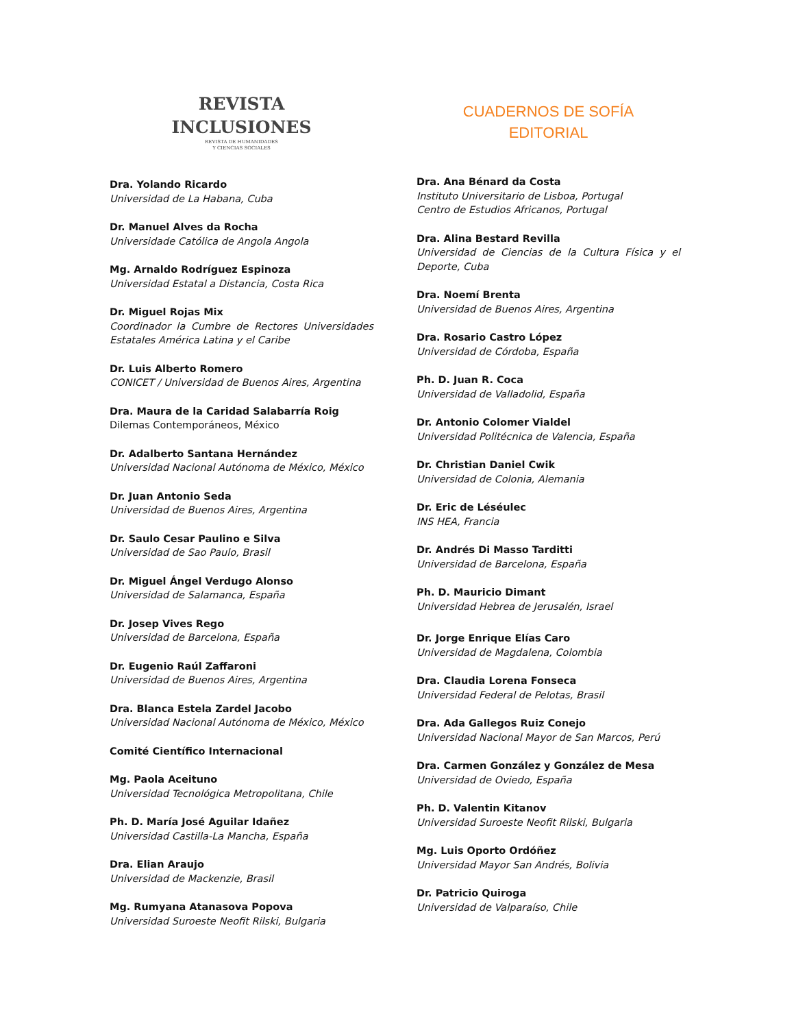REVISTA
INCLUSIONES
REVISTA DE HUMANIDADES
Y CIENCIAS SOCIALES
Dra. Yolando Ricardo
Universidad de La Habana, Cuba
Dr. Manuel Alves da Rocha
Universidade Católica de Angola Angola
Mg. Arnaldo Rodríguez Espinoza
Universidad Estatal a Distancia, Costa Rica
Dr. Miguel Rojas Mix
Coordinador la Cumbre de Rectores Universidades Estatales América Latina y el Caribe
Dr. Luis Alberto Romero
CONICET / Universidad de Buenos Aires, Argentina
Dra. Maura de la Caridad Salabarría Roig
Dilemas Contemporáneos, México
Dr. Adalberto Santana Hernández
Universidad Nacional Autónoma de México, México
Dr. Juan Antonio Seda
Universidad de Buenos Aires, Argentina
Dr. Saulo Cesar Paulino e Silva
Universidad de Sao Paulo, Brasil
Dr. Miguel Ángel Verdugo Alonso
Universidad de Salamanca, España
Dr. Josep Vives Rego
Universidad de Barcelona, España
Dr. Eugenio Raúl Zaffaroni
Universidad de Buenos Aires, Argentina
Dra. Blanca Estela Zardel Jacobo
Universidad Nacional Autónoma de México, México
Comité Científico Internacional
Mg. Paola Aceituno
Universidad Tecnológica Metropolitana, Chile
Ph. D. María José Aguilar Idañez
Universidad Castilla-La Mancha, España
Dra. Elian Araujo
Universidad de Mackenzie, Brasil
Mg. Rumyana Atanasova Popova
Universidad Suroeste Neofit Rilski, Bulgaria
CUADERNOS DE SOFÍA
EDITORIAL
Dra. Ana Bénard da Costa
Instituto Universitario de Lisboa, Portugal
Centro de Estudios Africanos, Portugal
Dra. Alina Bestard Revilla
Universidad de Ciencias de la Cultura Física y el Deporte, Cuba
Dra. Noemí Brenta
Universidad de Buenos Aires, Argentina
Dra. Rosario Castro López
Universidad de Córdoba, España
Ph. D. Juan R. Coca
Universidad de Valladolid, España
Dr. Antonio Colomer Vialdel
Universidad Politécnica de Valencia, España
Dr. Christian Daniel Cwik
Universidad de Colonia, Alemania
Dr. Eric de Léséulec
INS HEA, Francia
Dr. Andrés Di Masso Tarditti
Universidad de Barcelona, España
Ph. D. Mauricio Dimant
Universidad Hebrea de Jerusalén, Israel
Dr. Jorge Enrique Elías Caro
Universidad de Magdalena, Colombia
Dra. Claudia Lorena Fonseca
Universidad Federal de Pelotas, Brasil
Dra. Ada Gallegos Ruiz Conejo
Universidad Nacional Mayor de San Marcos, Perú
Dra. Carmen González y González de Mesa
Universidad de Oviedo, España
Ph. D. Valentin Kitanov
Universidad Suroeste Neofit Rilski, Bulgaria
Mg. Luis Oporto Ordóñez
Universidad Mayor San Andrés, Bolivia
Dr. Patricio Quiroga
Universidad de Valparaíso, Chile